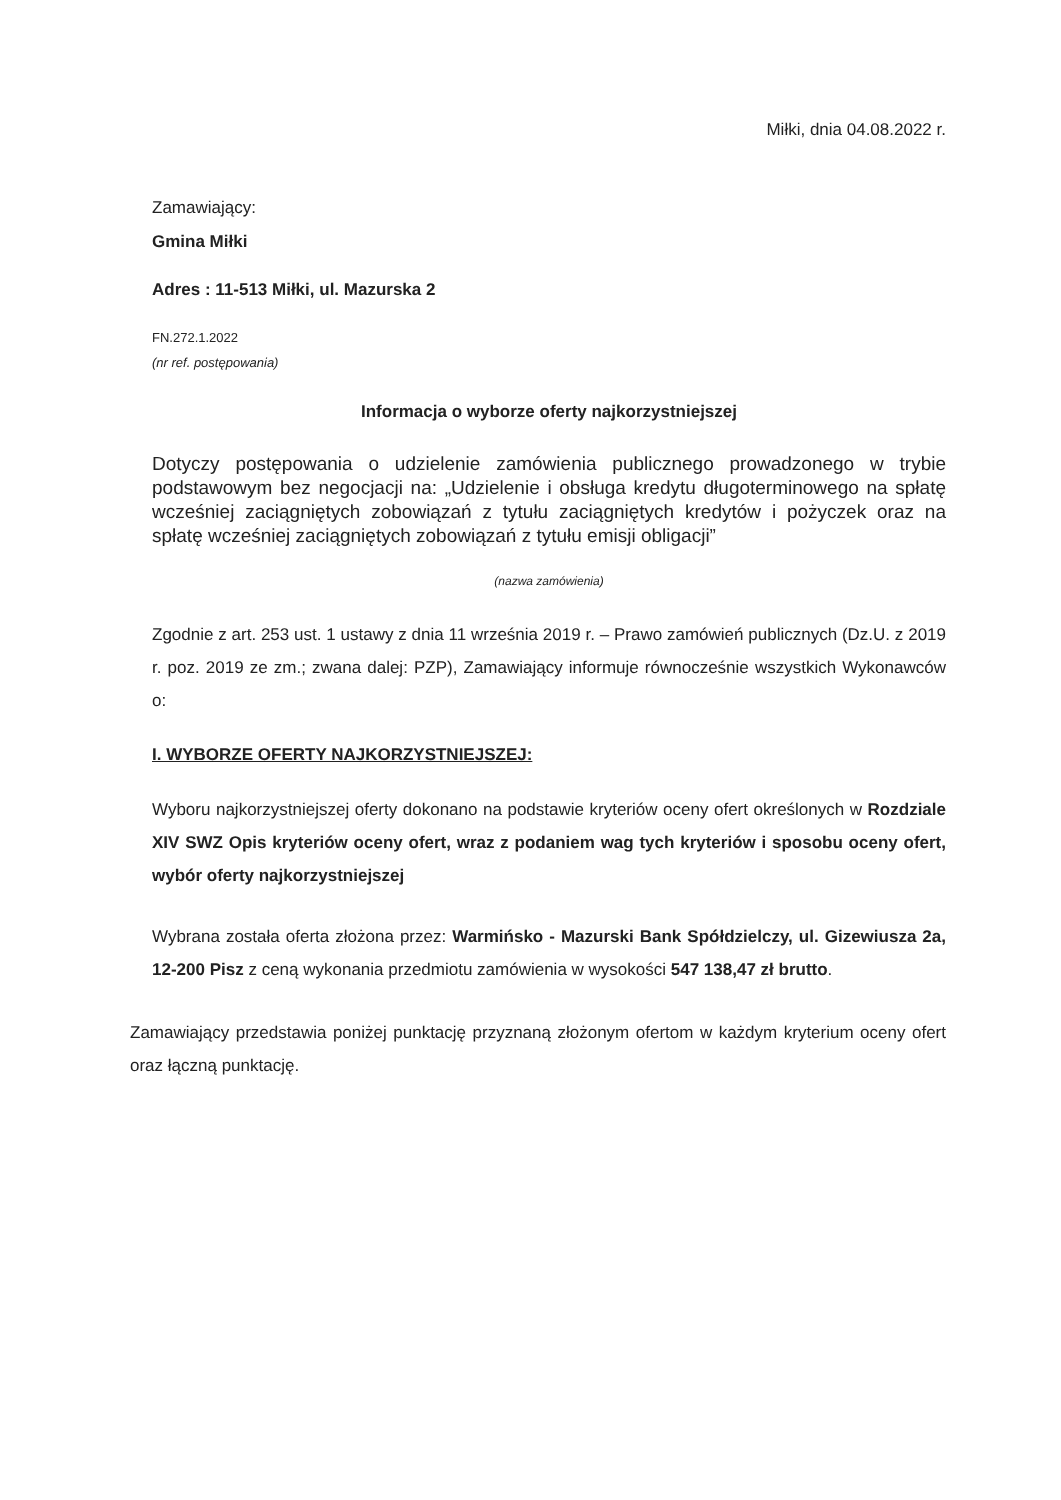Miłki, dnia 04.08.2022 r.
Zamawiający:
Gmina Miłki
Adres : 11-513 Miłki, ul. Mazurska 2
FN.272.1.2022
(nr ref. postępowania)
Informacja o wyborze oferty najkorzystniejszej
Dotyczy postępowania o udzielenie zamówienia publicznego prowadzonego w trybie podstawowym bez negocjacji na: „Udzielenie i obsługa kredytu długoterminowego na spłatę wcześniej zaciągniętych zobowiązań z tytułu zaciągniętych kredytów i pożyczek oraz na spłatę wcześniej zaciągniętych zobowiązań z tytułu emisji obligacji”
(nazwa zamówienia)
Zgodnie z art. 253 ust. 1 ustawy z dnia 11 września 2019 r. – Prawo zamówień publicznych (Dz.U. z 2019 r. poz. 2019 ze zm.; zwana dalej: PZP), Zamawiający informuje równocześnie wszystkich Wykonawców o:
I. WYBORZE OFERTY NAJKORZYSTNIEJSZEJ:
Wyboru najkorzystniejszej oferty dokonano na podstawie kryteriów oceny ofert określonych w Rozdziale XIV SWZ Opis kryteriów oceny ofert, wraz z podaniem wag tych kryteriów i sposobu oceny ofert, wybór oferty najkorzystniejszej
Wybrana została oferta złożona przez: Warmińsko - Mazurski Bank Spółdzielczy, ul. Gizewiusza 2a, 12-200 Pisz z ceną wykonania przedmiotu zamówienia w wysokości 547 138,47 zł brutto.
Zamawiający przedstawia poniżej punktację przyznaną złożonym ofertom w każdym kryterium oceny ofert oraz łączną punktację.